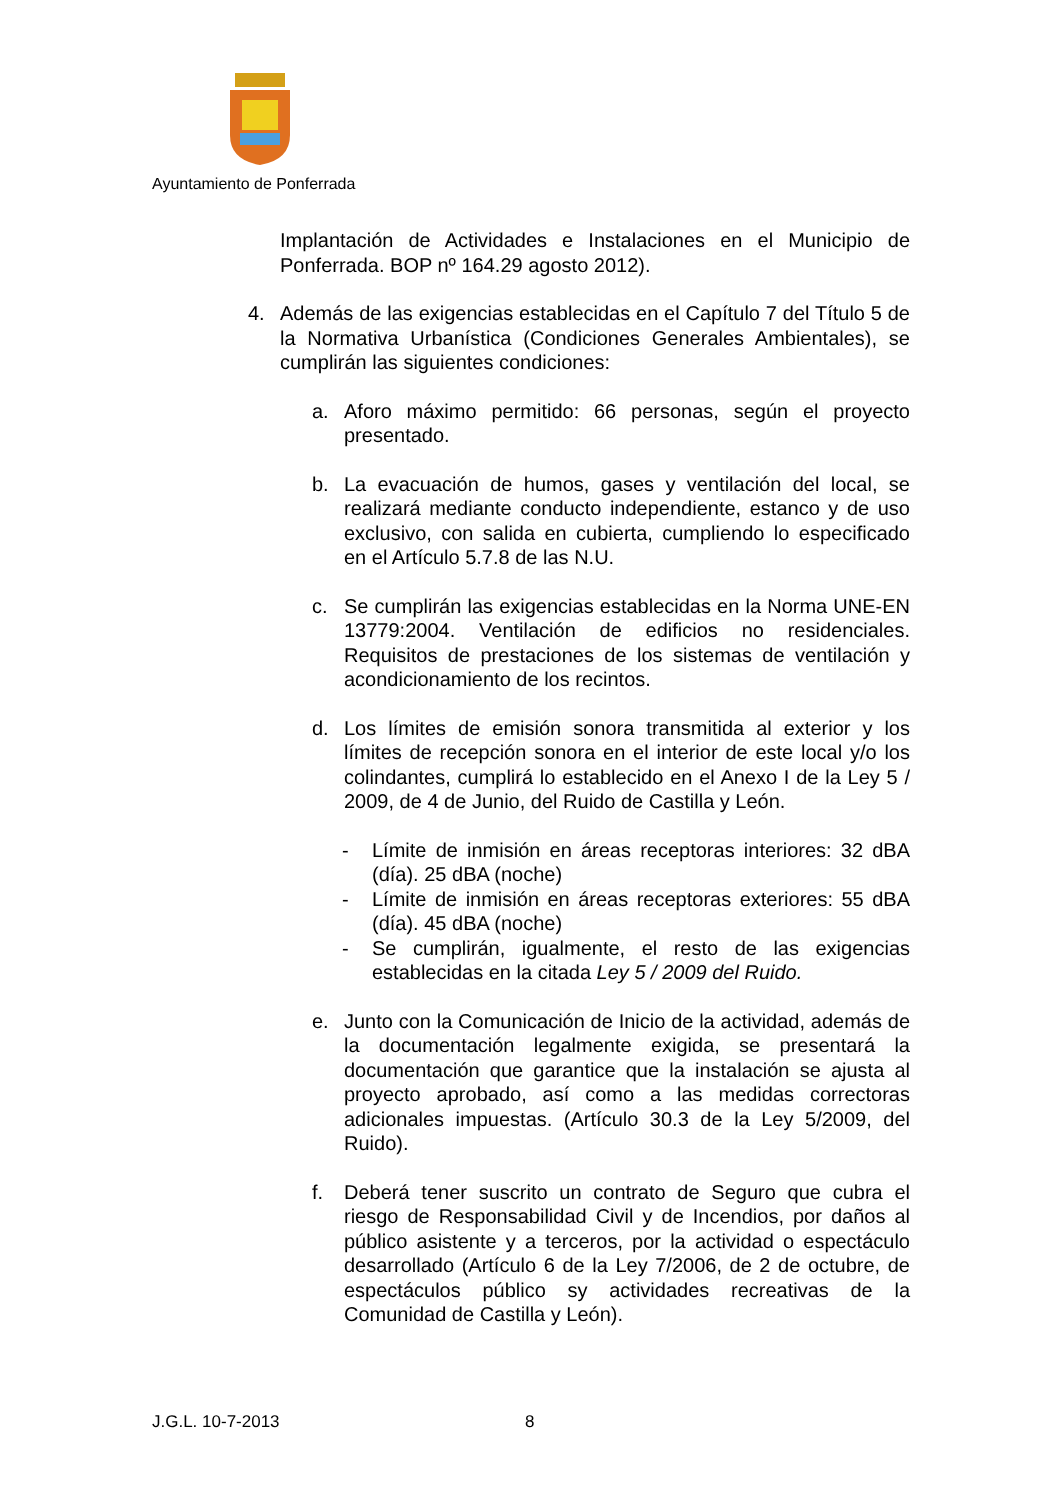Ayuntamiento de Ponferrada
Implantación de Actividades e Instalaciones en el Municipio de Ponferrada. BOP nº 164.29 agosto 2012).
4. Además de las exigencias establecidas en el Capítulo 7 del Título 5 de la Normativa Urbanística (Condiciones Generales Ambientales), se cumplirán las siguientes condiciones:
a. Aforo máximo permitido: 66 personas, según el proyecto presentado.
b. La evacuación de humos, gases y ventilación del local, se realizará mediante conducto independiente, estanco y de uso exclusivo, con salida en cubierta, cumpliendo lo especificado en el Artículo 5.7.8 de las N.U.
c. Se cumplirán las exigencias establecidas en la Norma UNE-EN 13779:2004. Ventilación de edificios no residenciales. Requisitos de prestaciones de los sistemas de ventilación y acondicionamiento de los recintos.
d. Los límites de emisión sonora transmitida al exterior y los límites de recepción sonora en el interior de este local y/o los colindantes, cumplirá lo establecido en el Anexo I de la Ley 5 / 2009, de 4 de Junio, del Ruido de Castilla y León.
- Límite de inmisión en áreas receptoras interiores: 32 dBA (día). 25 dBA (noche)
- Límite de inmisión en áreas receptoras exteriores: 55 dBA (día). 45 dBA (noche)
- Se cumplirán, igualmente, el resto de las exigencias establecidas en la citada Ley 5 / 2009 del Ruido.
e. Junto con la Comunicación de Inicio de la actividad, además de la documentación legalmente exigida, se presentará la documentación que garantice que la instalación se ajusta al proyecto aprobado, así como a las medidas correctoras adicionales impuestas. (Artículo 30.3 de la Ley 5/2009, del Ruido).
f. Deberá tener suscrito un contrato de Seguro que cubra el riesgo de Responsabilidad Civil y de Incendios, por daños al público asistente y a terceros, por la actividad o espectáculo desarrollado (Artículo 6 de la Ley 7/2006, de 2 de octubre, de espectáculos público sy actividades recreativas de la Comunidad de Castilla y León).
J.G.L. 10-7-2013 8